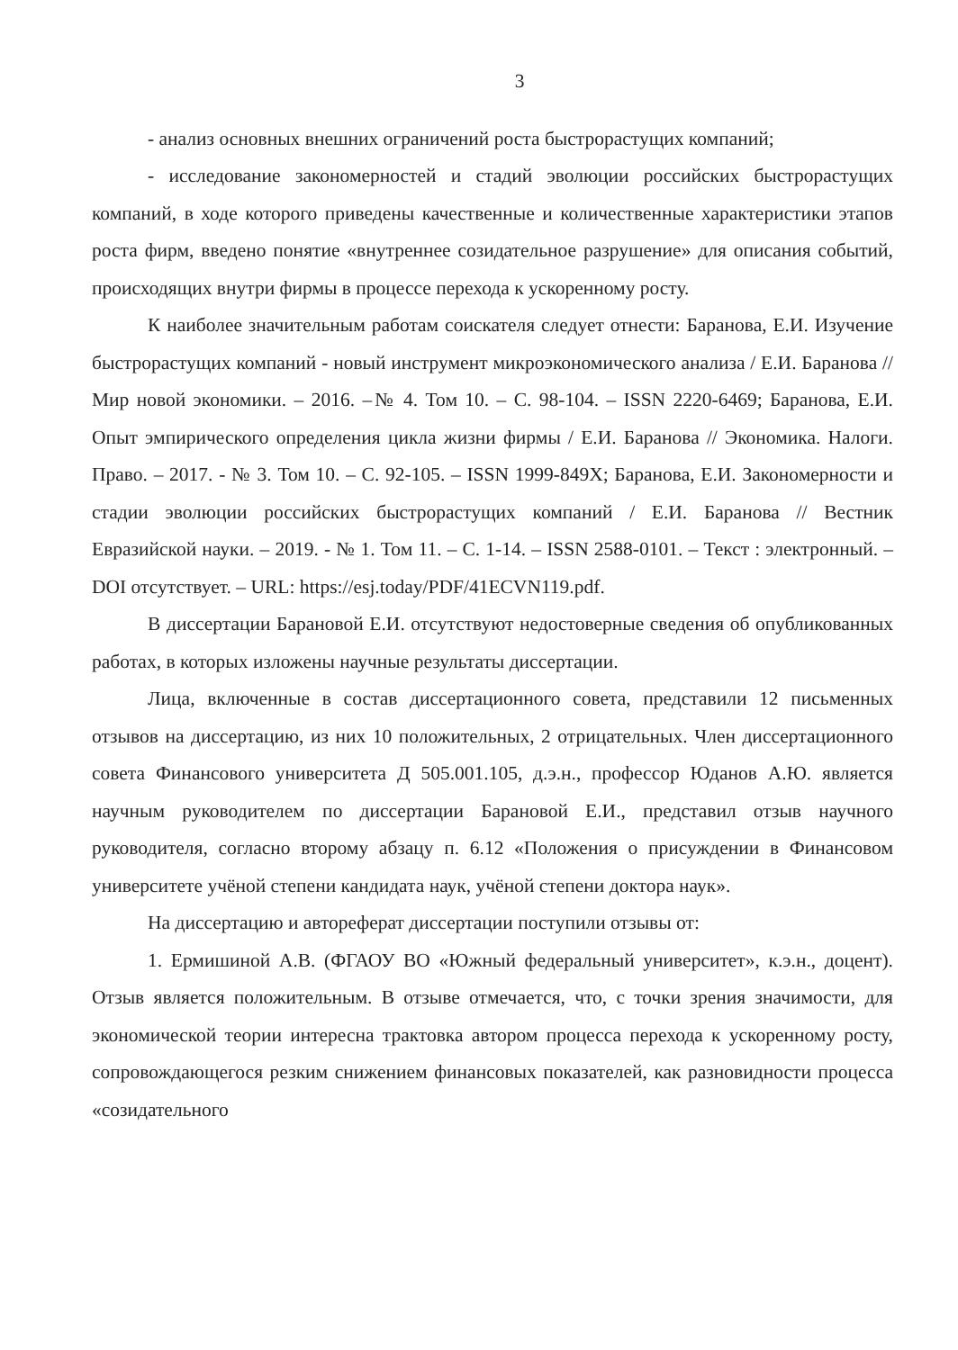3
- анализ основных внешних ограничений роста быстрорастущих компаний;
- исследование закономерностей и стадий эволюции российских быстрорастущих компаний, в ходе которого приведены качественные и количественные характеристики этапов роста фирм, введено понятие «внутреннее созидательное разрушение» для описания событий, происходящих внутри фирмы в процессе перехода к ускоренному росту.
К наиболее значительным работам соискателя следует отнести: Баранова, Е.И. Изучение быстрорастущих компаний - новый инструмент микроэкономического анализа / Е.И. Баранова // Мир новой экономики. – 2016. –№ 4. Том 10. – С. 98-104. – ISSN 2220-6469; Баранова, Е.И. Опыт эмпирического определения цикла жизни фирмы / Е.И. Баранова // Экономика. Налоги. Право. – 2017. - № 3. Том 10. – С. 92-105. – ISSN 1999-849X; Баранова, Е.И. Закономерности и стадии эволюции российских быстрорастущих компаний / Е.И. Баранова // Вестник Евразийской науки. – 2019. - № 1. Том 11. – С. 1-14. – ISSN 2588-0101. – Текст : электронный. – DOI отсутствует. – URL: https://esj.today/PDF/41ECVN119.pdf.
В диссертации Барановой Е.И. отсутствуют недостоверные сведения об опубликованных работах, в которых изложены научные результаты диссертации.
Лица, включенные в состав диссертационного совета, представили 12 письменных отзывов на диссертацию, из них 10 положительных, 2 отрицательных. Член диссертационного совета Финансового университета Д 505.001.105, д.э.н., профессор Юданов А.Ю. является научным руководителем по диссертации Барановой Е.И., представил отзыв научного руководителя, согласно второму абзацу п. 6.12 «Положения о присуждении в Финансовом университете учёной степени кандидата наук, учёной степени доктора наук».
На диссертацию и автореферат диссертации поступили отзывы от:
1. Ермишиной А.В. (ФГАОУ ВО «Южный федеральный университет», к.э.н., доцент). Отзыв является положительным. В отзыве отмечается, что, с точки зрения значимости, для экономической теории интересна трактовка автором процесса перехода к ускоренному росту, сопровождающегося резким снижением финансовых показателей, как разновидности процесса «созидательного